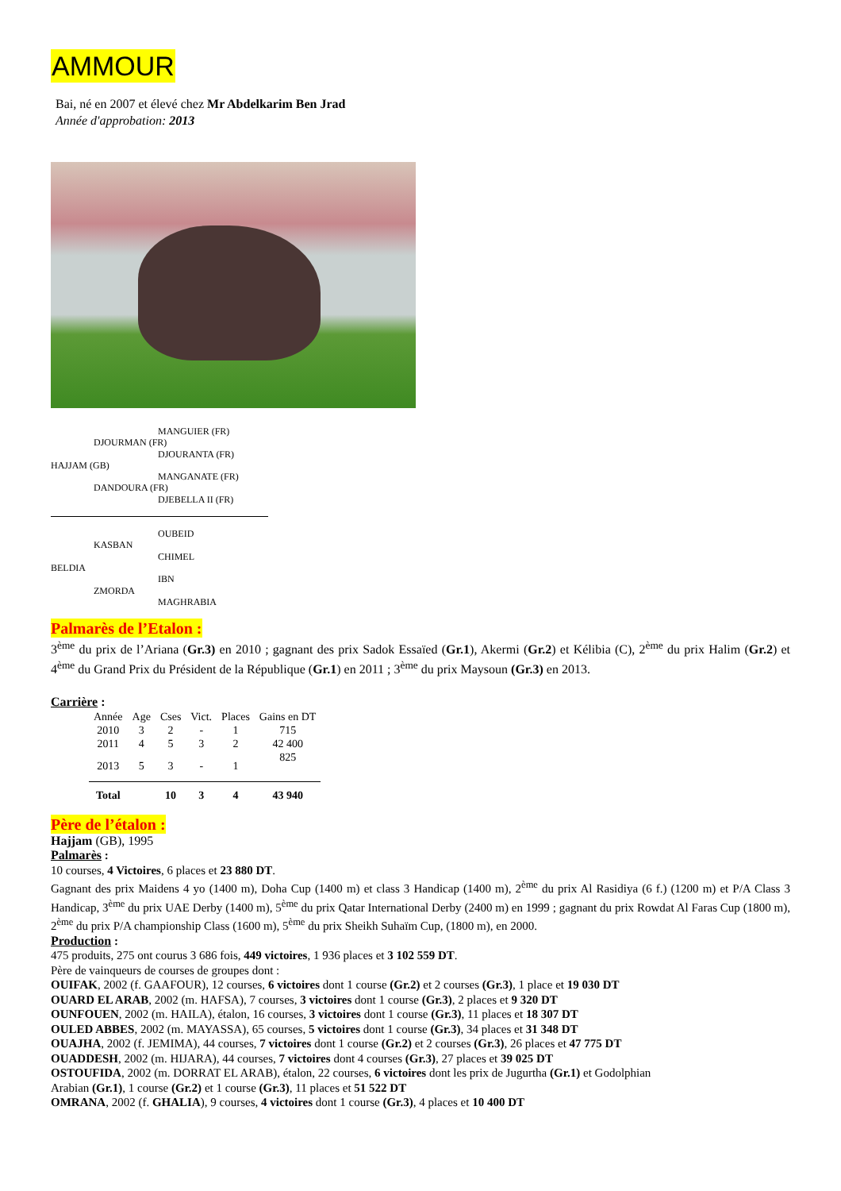AMMOUR
Bai, né en 2007 et élevé chez Mr Abdelkarim Ben Jrad
Année d'approbation: 2013
MANGUIER (FR)
DJOURMAN (FR)
DJOURANTA (FR)
HAJJAM (GB)
MANGANATE (FR)
DANDOURA (FR)
DJEBELLA II (FR)
OUBEID
KASBAN
CHIMEL
BELDIA
IBN
ZMORDA
MAGHRABIA
Palmarès de l’Etalon :
3<sup>ème</sup> du prix de l’Ariana (Gr.3) en 2010 ; gagnant des prix Sadok Essaïed (Gr.1), Akermi (Gr.2) et Kélibia (C), 2<sup>ème</sup> du prix Halim (Gr.2) et 4<sup>ème</sup> du Grand Prix du Président de la République (Gr.1) en 2011 ; 3<sup>ème</sup> du prix Maysoun (Gr.3) en 2013.
Carrière :
| Année | Age | Cses | Vict. | Places | Gains en DT |
| --- | --- | --- | --- | --- | --- |
| 2010 | 3 | 2 | - | 1 | 715 |
| 2011 | 4 | 5 | 3 | 2 | 42 400 |
| 2013 | 5 | 3 | - | 1 | 825 |
| Total | | 10 | 3 | 4 | 43 940 |
Père de l’étalon :
Hajjam (GB), 1995
Palmarès :
10 courses, 4 Victoires, 6 places et 23 880 DT.
Gagnant des prix Maidens 4 yo (1400 m), Doha Cup (1400 m) et class 3 Handicap (1400 m), 2<sup>ème</sup> du prix Al Rasidiya (6 f.) (1200 m) et P/A Class 3 Handicap, 3<sup>ème</sup> du prix UAE Derby (1400 m), 5<sup>ème</sup> du prix Qatar International Derby (2400 m) en 1999 ; gagnant du prix Rowdat Al Faras Cup (1800 m), 2<sup>ème</sup> du prix P/A championship Class (1600 m), 5<sup>ème</sup> du prix Sheikh Suhaïm Cup, (1800 m), en 2000.
Production :
475 produits, 275 ont courus 3 686 fois, 449 victoires, 1 936 places et 3 102 559 DT.
Père de vainqueurs de courses de groupes dont :
OUIFAK, 2002 (f. GAAFOUR), 12 courses, 6 victoires dont 1 course (Gr.2) et 2 courses (Gr.3), 1 place et 19 030 DT
OUARD EL ARAB, 2002 (m. HAFSA), 7 courses, 3 victoires dont 1 course (Gr.3), 2 places et 9 320 DT
OUNFOUEN, 2002 (m. HAILA), étalon, 16 courses, 3 victoires dont 1 course (Gr.3), 11 places et 18 307 DT
OULED ABBES, 2002 (m. MAYASSA), 65 courses, 5 victoires dont 1 course (Gr.3), 34 places et 31 348 DT
OUAJHA, 2002 (f. JEMIMA), 44 courses, 7 victoires dont 1 course (Gr.2) et 2 courses (Gr.3), 26 places et 47 775 DT
OUADDESH, 2002 (m. HIJARA), 44 courses, 7 victoires dont 4 courses (Gr.3), 27 places et 39 025 DT
OSTOUFIDA, 2002 (m. DORRAT EL ARAB), étalon, 22 courses, 6 victoires dont les prix de Jugurtha (Gr.1) et Godolphian
Arabian (Gr.1), 1 course (Gr.2) et 1 course (Gr.3), 11 places et 51 522 DT
OMRANA, 2002 (f. GHALIA), 9 courses, 4 victoires dont 1 course (Gr.3), 4 places et 10 400 DT